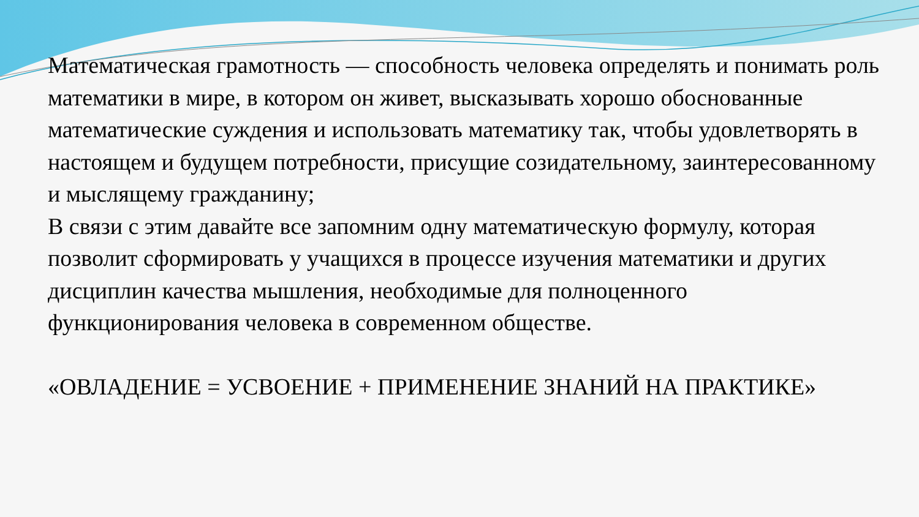Математическая грамотность — способность человека определять и понимать роль математики в мире, в котором он живет, высказывать хорошо обоснованные математические суждения и использовать математику так, чтобы удовлетворять в настоящем и будущем потребности, присущие созидательному, заинтересованному и мыслящему гражданину;
В связи с этим давайте все запомним одну математическую формулу, которая позволит сформировать у учащихся в процессе изучения математики и других дисциплин качества мышления, необходимые для полноценного функционирования человека в современном обществе.
«ОВЛАДЕНИЕ = УСВОЕНИЕ + ПРИМЕНЕНИЕ ЗНАНИЙ НА ПРАКТИКЕ»